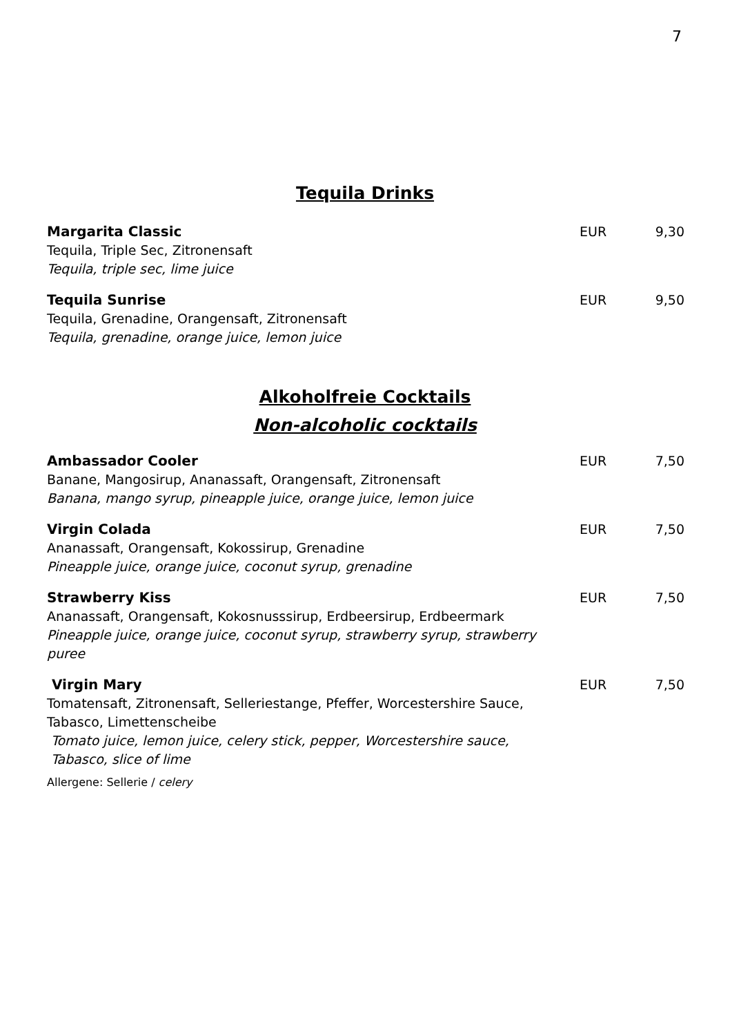7
Tequila Drinks
Margarita Classic
Tequila, Triple Sec, Zitronensaft
Tequila, triple sec, lime juice
EUR 9,30
Tequila Sunrise
Tequila, Grenadine, Orangensaft, Zitronensaft
Tequila, grenadine, orange juice, lemon juice
EUR 9,50
Alkoholfreie Cocktails
Non-alcoholic cocktails
Ambassador Cooler
Banane, Mangosirup, Ananassaft, Orangensaft, Zitronensaft
Banana, mango syrup, pineapple juice, orange juice, lemon juice
EUR 7,50
Virgin Colada
Ananassaft, Orangensaft, Kokossirup, Grenadine
Pineapple juice, orange juice, coconut syrup, grenadine
EUR 7,50
Strawberry Kiss
Ananassaft, Orangensaft, Kokosnusssirup, Erdbeersirup, Erdbeermark
Pineapple juice, orange juice, coconut syrup, strawberry syrup, strawberry
puree
EUR 7,50
Virgin Mary
Tomatensaft, Zitronensaft, Selleriestange, Pfeffer, Worcestershire Sauce,
Tabasco, Limettenscheibe
Tomato juice, lemon juice, celery stick, pepper, Worcestershire sauce,
Tabasco, slice of lime
Allergene: Sellerie / celery
EUR 7,50